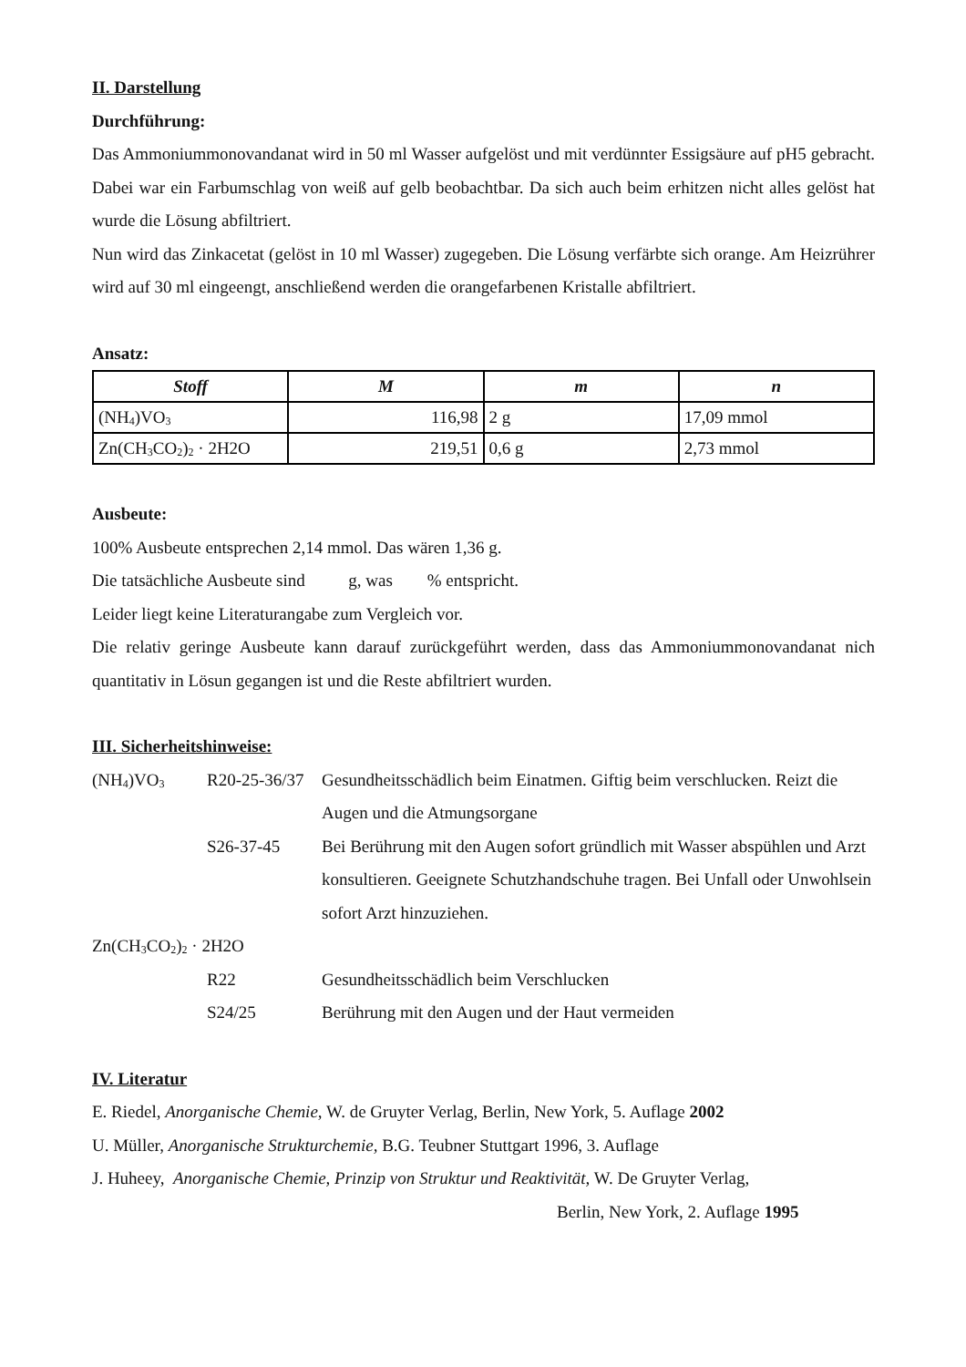II. Darstellung
Durchführung:
Das Ammoniummonovandanat wird in 50 ml Wasser aufgelöst und mit verdünnter Essigsäure auf pH5 gebracht. Dabei war ein Farbumschlag von weiß auf gelb beobachtbar. Da sich auch beim erhitzen nicht alles gelöst hat wurde die Lösung abfiltriert.
Nun wird das Zinkacetat (gelöst in 10 ml Wasser) zugegeben. Die Lösung verfärbte sich orange. Am Heizrührer wird auf 30 ml eingeengt, anschließend werden die orangefarbenen Kristalle abfiltriert.
Ansatz:
| Stoff | M | m | n |
| --- | --- | --- | --- |
| (NH<sub>4</sub>)VO<sub>3</sub> | 116,98 | 2 g | 17,09 mmol |
| Zn(CH<sub>3</sub>CO<sub>2</sub>)<sub>2</sub> · 2H2O | 219,51 | 0,6 g | 2,73 mmol |
Ausbeute:
100% Ausbeute entsprechen 2,14 mmol. Das wären 1,36 g.
Die tatsächliche Ausbeute sind g, was % entspricht.
Leider liegt keine Literaturangabe zum Vergleich vor.
Die relativ geringe Ausbeute kann darauf zurückgeführt werden, dass das Ammoniummonovandanat nich quantitativ in Lösun gegangen ist und die Reste abfiltriert wurden.
III. Sicherheitshinweise:
| (NH<sub>4</sub>)VO<sub>3</sub> | R20-25-36/37 | Gesundheitsschädlich beim Einatmen. Giftig beim verschlucken. Reizt die Augen und die Atmungsorgane |
| | S26-37-45 | Bei Berührung mit den Augen sofort gründlich mit Wasser abspühlen und Arzt konsultieren. Geeignete Schutzhandschuhe tragen. Bei Unfall oder Unwohlsein sofort Arzt hinzuziehen. |
| Zn(CH<sub>3</sub>CO<sub>2</sub>)<sub>2</sub> · 2H2O | | |
| | R22 | Gesundheitsschädlich beim Verschlucken |
| | S24/25 | Berührung mit den Augen und der Haut vermeiden |
IV. Literatur
E. Riedel, Anorganische Chemie, W. de Gruyter Verlag, Berlin, New York, 5. Auflage 2002
U. Müller, Anorganische Strukturchemie, B.G. Teubner Stuttgart 1996, 3. Auflage
J. Huheey, Anorganische Chemie, Prinzip von Struktur und Reaktivität, W. De Gruyter Verlag,
Berlin, New York, 2. Auflage 1995